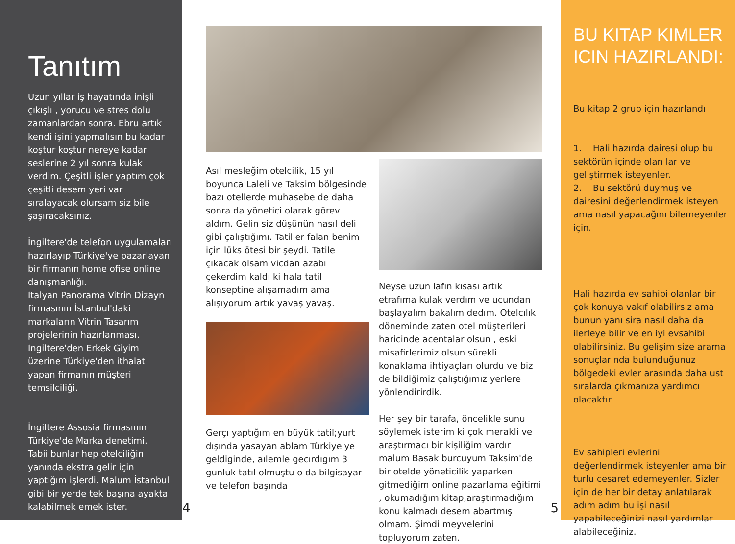Tanıtım
Uzun yıllar iş hayatında inişli çıkışlı , yorucu ve stres dolu zamanlardan sonra. Ebru artık kendi işini yapmalısın bu kadar koştur koştur nereye kadar seslerine 2 yıl sonra kulak verdim. Çeşitli işler yaptım çok çeşitli desem yeri var sıralayacak olursam siz bile şaşıracaksınız.
İngiltere'de telefon uygulamaları hazırlayıp Türkiye'ye pazarlayan bir firmanın home ofise online danışmanlığı.
Italyan Panorama Vitrin Dizayn firmasının İstanbul'daki markaların Vitrin Tasarım projelerinin hazırlanması.
Ingiltere'den Erkek Giyim üzerine Türkiye'den ithalat yapan firmanın müşteri temsilciliği.
İngiltere Assosia firmasının Türkiye'de Marka denetimi.
Tabii bunlar hep otelciliğin yanında ekstra gelir için yaptığım işlerdi. Malum İstanbul gibi bir yerde tek başına ayakta kalabilmek emek ister.
Asıl mesleğim otelcilik, 15 yıl boyunca Laleli ve Taksim bölgesinde bazı otellerde muhasebe de daha sonra da yönetici olarak görev aldım. Gelin siz düşünün nasıl deli gibi çalıştığımı. Tatiller falan benim için lüks ötesi bir şeydi. Tatile çıkacak olsam vicdan azabı çekerdim kaldı ki hala tatil konseptine alışamadım ama alışıyorum artık yavaş yavaş.
Gerçı yaptığım en büyük tatil;yurt dışında yasayan ablam Türkiye'ye geldiginde, aılemle gecırdıgım 3 gunluk tatıl olmuştu o da bilgisayar ve telefon başında
Neyse uzun lafın kısası artık etrafıma kulak verdım ve ucundan başlayalım bakalım dedım. Otelcılık döneminde zaten otel müşterileri haricinde acentalar olsun , eski misafirlerimiz olsun sürekli konaklama ihtiyaçları olurdu ve biz de bildiğimiz çalıştığımız yerlere yönlendirirdik.
Her şey bir tarafa, öncelikle sunu söylemek isterim ki çok merakli ve araştırmacı bir kişiliğim vardır malum Basak burcuyum Taksim'de bir otelde yöneticilik yaparken gitmediğim online pazarlama eğitimi , okumadığım kitap,araştırmadığım konu kalmadı desem abartmış olmam. Şimdi meyvelerini topluyorum zaten.
4 5
BU KITAP KIMLER ICIN HAZIRLANDI:
Bu kitap 2 grup için hazırlandı
1. Hali hazırda dairesi olup bu sektörün içinde olan lar ve geliştirmek isteyenler.
2. Bu sektörü duymuş ve dairesini değerlendirmek isteyen ama nasıl yapacağını bilemeyenler için.
Hali hazırda ev sahibi olanlar bir çok konuya vakıf olabilirsiz ama bunun yanı sira nasıl daha da ilerleye bilir ve en iyi evsahibi olabilirsiniz. Bu gelişim size arama sonuçlarında bulunduğunuz bölgedeki evler arasında daha ust sıralarda çıkmanıza yardımcı olacaktır.
Ev sahipleri evlerini değerlendirmek isteyenler ama bir turlu cesaret edemeyenler. Sizler için de her bir detay anlatılarak adım adım bu işi nasıl yapabileceğinizi nasıl yardımlar alabileceğiniz.